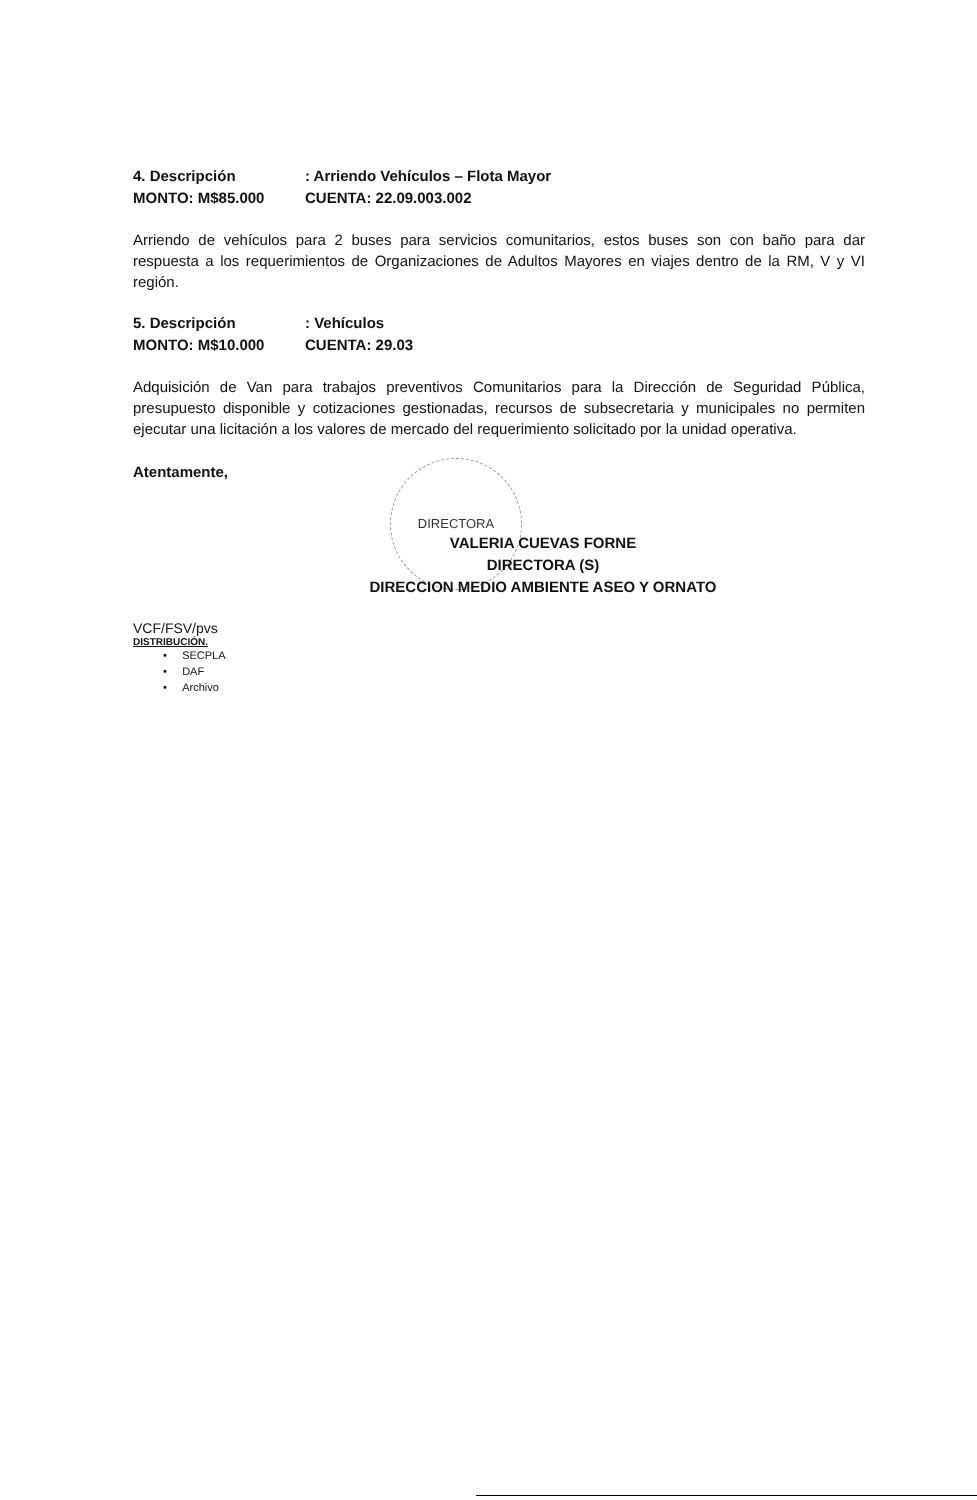DIRECTORA
4. Descripción: Arriendo Vehículos – Flota Mayor
MONTO: M$85.000 CUENTA: 22.09.003.002
Arriendo de vehículos para 2 buses para servicios comunitarios, estos buses son con baño para dar respuesta a los requerimientos de Organizaciones de Adultos Mayores en viajes dentro de la RM, V y VI región.
5. Descripción: Vehículos
MONTO: M$10.000 CUENTA: 29.03
Adquisición de Van para trabajos preventivos Comunitarios para la Dirección de Seguridad Pública, presupuesto disponible y cotizaciones gestionadas, recursos de subsecretaria y municipales no permiten ejecutar una licitación a los valores de mercado del requerimiento solicitado por la unidad operativa.
Atentamente,
VALERIA CUEVAS FORNE
DIRECTORA (S)
DIRECCION MEDIO AMBIENTE ASEO Y ORNATO
VCF/FSV/pvs
DISTRIBUCIÓN.
• SECPLA
• DAF
• Archivo